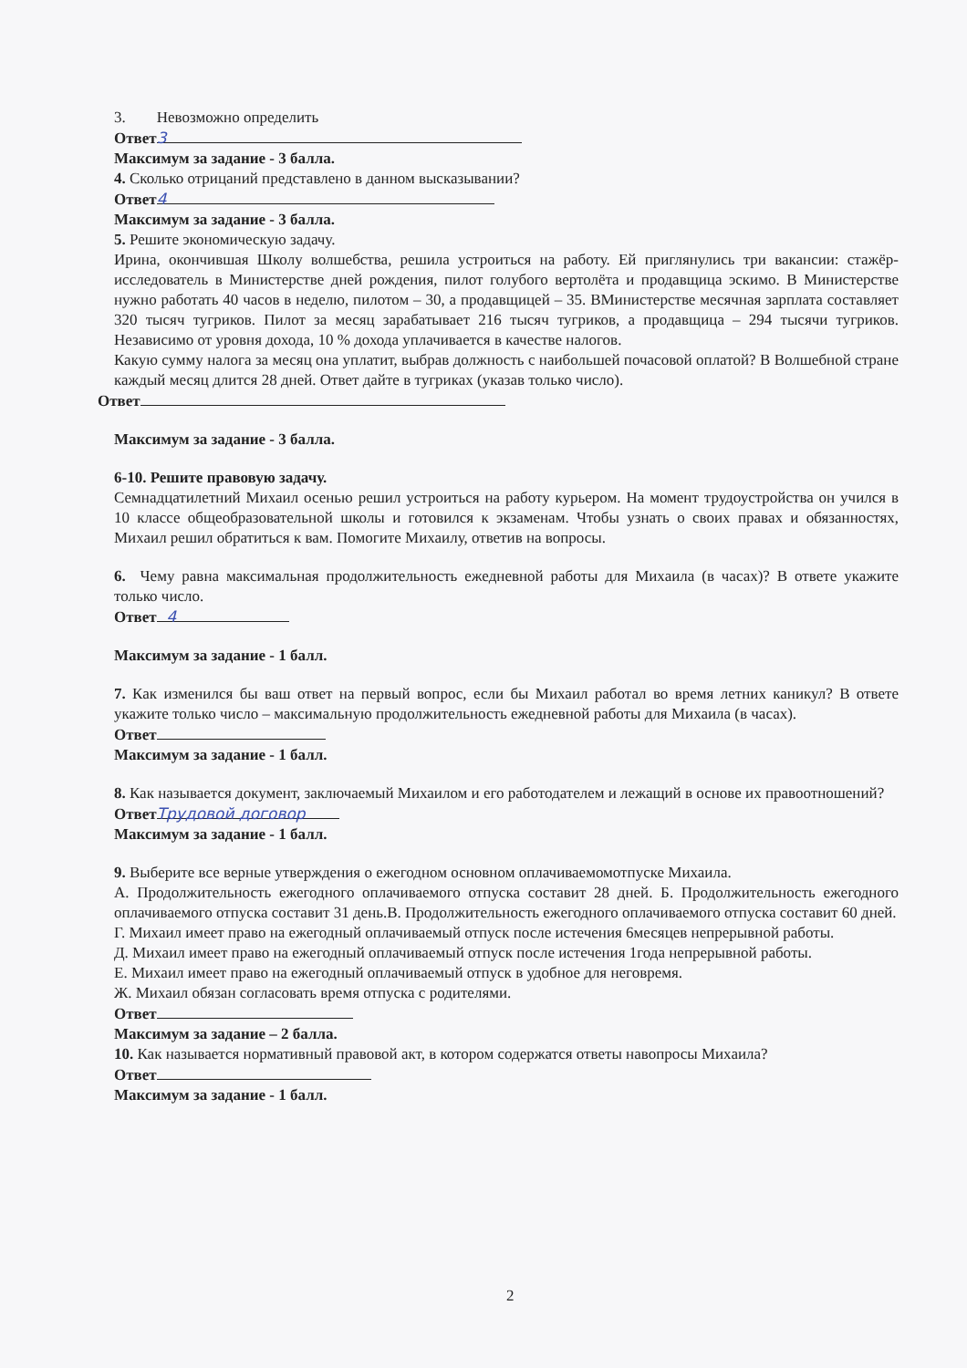3. Невозможно определить
Ответ 3
Максимум за задание - 3 балла.
4. Сколько отрицаний представлено в данном высказывании?
Ответ 4
Максимум за задание - 3 балла.
5. Решите экономическую задачу.
Ирина, окончившая Школу волшебства, решила устроиться на работу. Ей приглянулись три вакансии: стажёр-исследователь в Министерстве дней рождения, пилот голубого вертолёта и продавщица эскимо. В Министерстве нужно работать 40 часов в неделю, пилотом – 30, а продавщицей – 35. ВМинистерстве месячная зарплата составляет 320 тысяч тугриков. Пилот за месяц зарабатывает 216 тысяч тугриков, а продавщица – 294 тысячи тугриков. Независимо от уровня дохода, 10 % дохода уплачивается в качестве налогов.
Какую сумму налога за месяц она уплатит, выбрав должность с наибольшей почасовой оплатой? В Волшебной стране каждый месяц длится 28 дней. Ответ дайте в тугриках (указав только число).
Ответ
Максимум за задание - 3 балла.
6-10. Решите правовую задачу.
Семнадцатилетний Михаил осенью решил устроиться на работу курьером. На момент трудоустройства он учился в 10 классе общеобразовательной школы и готовился к экзаменам. Чтобы узнать о своих правах и обязанностях, Михаил решил обратиться к вам. Помогите Михаилу, ответив на вопросы.
6. Чему равна максимальная продолжительность ежедневной работы для Михаила (в часах)? В ответе укажите только число.
Ответ 4
Максимум за задание - 1 балл.
7. Как изменился бы ваш ответ на первый вопрос, если бы Михаил работал во время летних каникул? В ответе укажите только число – максимальную продолжительность ежедневной работы для Михаила (в часах).
Ответ
Максимум за задание - 1 балл.
8. Как называется документ, заключаемый Михаилом и его работодателем и лежащий в основе их правоотношений?
Ответ Трудовой договор
Максимум за задание - 1 балл.
9. Выберите все верные утверждения о ежегодном основном оплачиваемомотпуске Михаила.
А. Продолжительность ежегодного оплачиваемого отпуска составит 28 дней. Б. Продолжительность ежегодного оплачиваемого отпуска составит 31 день.В. Продолжительность ежегодного оплачиваемого отпуска составит 60 дней.
Г. Михаил имеет право на ежегодный оплачиваемый отпуск после истечения 6месяцев непрерывной работы.
Д. Михаил имеет право на ежегодный оплачиваемый отпуск после истечения 1года непрерывной работы.
Е. Михаил имеет право на ежегодный оплачиваемый отпуск в удобное для неговремя.
Ж. Михаил обязан согласовать время отпуска с родителями.
Ответ
Максимум за задание – 2 балла.
10. Как называется нормативный правовой акт, в котором содержатся ответы навопросы Михаила?
Ответ
Максимум за задание - 1 балл.
2